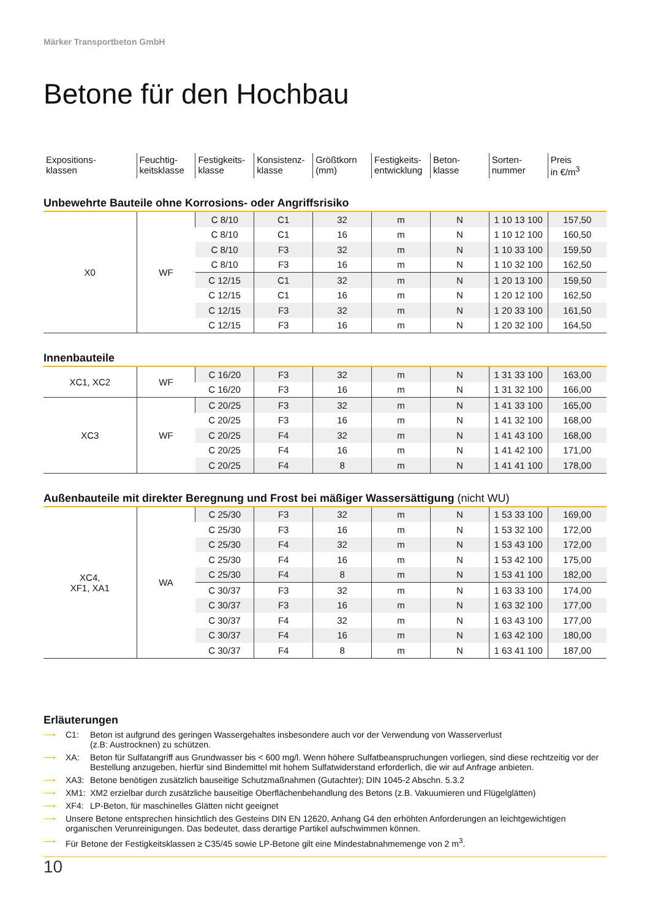Märker Transportbeton GmbH
Betone für den Hochbau
| Expositions- klassen | Feuchtig- keitsklasse | Festigkeits- klasse | Konsistenz- klasse | Größtkorn (mm) | Festigkeits- entwicklung | Beton- klasse | Sorten- nummer | Preis in €/m<sup>3</sup> |
Unbewehrte Bauteile ohne Korrosions- oder Angriffsrisiko
| X0 | WF | C 8/10 | C1 | 32 | m | N | 1 10 13 100 | 157,50 |
| | | C 8/10 | C1 | 16 | m | N | 1 10 12 100 | 160,50 |
| | | C 8/10 | F3 | 32 | m | N | 1 10 33 100 | 159,50 |
| | | C 8/10 | F3 | 16 | m | N | 1 10 32 100 | 162,50 |
| | | C 12/15 | C1 | 32 | m | N | 1 20 13 100 | 159,50 |
| | | C 12/15 | C1 | 16 | m | N | 1 20 12 100 | 162,50 |
| | | C 12/15 | F3 | 32 | m | N | 1 20 33 100 | 161,50 |
| | | C 12/15 | F3 | 16 | m | N | 1 20 32 100 | 164,50 |
Innenbauteile
| XC1, XC2 | WF | C 16/20 | F3 | 32 | m | N | 1 31 33 100 | 163,00 |
| | | C 16/20 | F3 | 16 | m | N | 1 31 32 100 | 166,00 |
| XC3 | WF | C 20/25 | F3 | 32 | m | N | 1 41 33 100 | 165,00 |
| | | C 20/25 | F3 | 16 | m | N | 1 41 32 100 | 168,00 |
| | | C 20/25 | F4 | 32 | m | N | 1 41 43 100 | 168,00 |
| | | C 20/25 | F4 | 16 | m | N | 1 41 42 100 | 171,00 |
| | | C 20/25 | F4 | 8 | m | N | 1 41 41 100 | 178,00 |
Außenbauteile mit direkter Beregnung und Frost bei mäßiger Wassersättigung (nicht WU)
| XC4, XF1, XA1 | WA | C 25/30 | F3 | 32 | m | N | 1 53 33 100 | 169,00 |
| | | C 25/30 | F3 | 16 | m | N | 1 53 32 100 | 172,00 |
| | | C 25/30 | F4 | 32 | m | N | 1 53 43 100 | 172,00 |
| | | C 25/30 | F4 | 16 | m | N | 1 53 42 100 | 175,00 |
| | | C 25/30 | F4 | 8 | m | N | 1 53 41 100 | 182,00 |
| | | C 30/37 | F3 | 32 | m | N | 1 63 33 100 | 174,00 |
| | | C 30/37 | F3 | 16 | m | N | 1 63 32 100 | 177,00 |
| | | C 30/37 | F4 | 32 | m | N | 1 63 43 100 | 177,00 |
| | | C 30/37 | F4 | 16 | m | N | 1 63 42 100 | 180,00 |
| | | C 30/37 | F4 | 8 | m | N | 1 63 41 100 | 187,00 |
Erläuterungen
⟶ C1: Beton ist aufgrund des geringen Wassergehaltes insbesondere auch vor der Verwendung von Wasserverlust
(z.B: Austrocknen) zu schützen.
⟶ XA: Beton für Sulfatangriff aus Grundwasser bis < 600 mg/l. Wenn höhere Sulfatbeanspruchungen vorliegen, sind diese rechtzeitig vor der Bestellung anzugeben, hierfür sind Bindemittel mit hohem Sulfatwiderstand erforderlich, die wir auf Anfrage anbieten.
⟶ XA3: Betone benötigen zusätzlich bauseitige Schutzmaßnahmen (Gutachter); DIN 1045-2 Abschn. 5.3.2
⟶ XM1: XM2 erzielbar durch zusätzliche bauseitige Oberflächenbehandlung des Betons (z.B. Vakuumieren und Flügelglätten)
⟶ XF4: LP-Beton, für maschinelles Glätten nicht geeignet
⟶ Unsere Betone entsprechen hinsichtlich des Gesteins DIN EN 12620, Anhang G4 den erhöhten Anforderungen an leichtgewichtigen organischen Verunreinigungen. Das bedeutet, dass derartige Partikel aufschwimmen können.
⟶ Für Betone der Festigkeitsklassen ≥ C35/45 sowie LP-Betone gilt eine Mindestabnahmemenge von 2 m<sup>3</sup>.
10